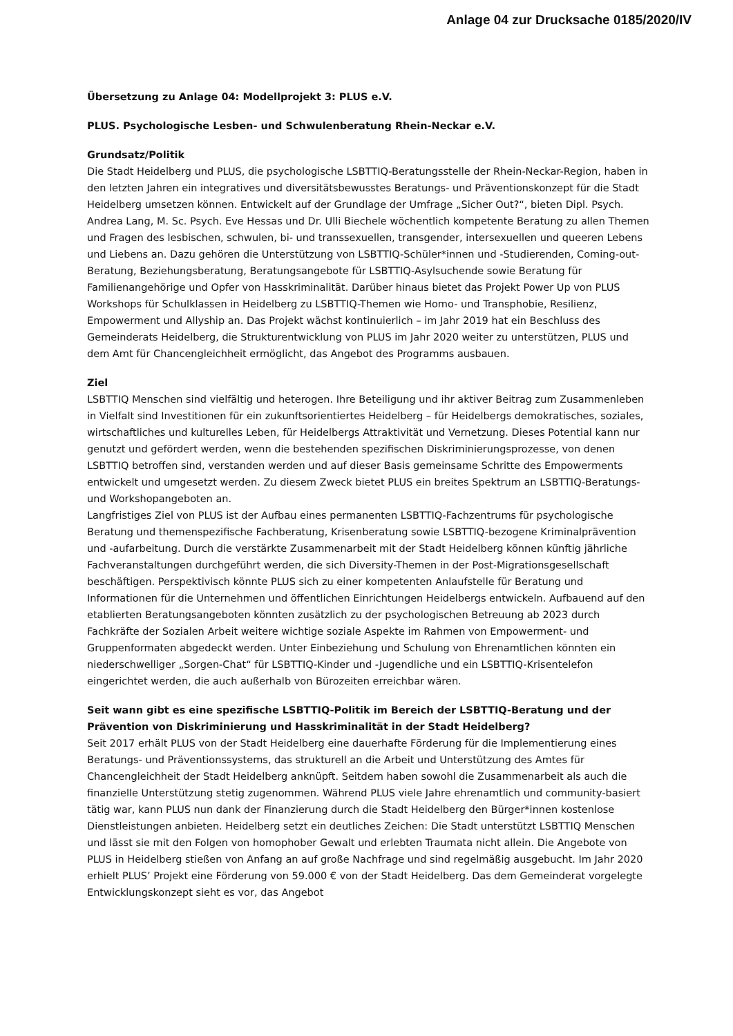Anlage 04 zur Drucksache 0185/2020/IV
Übersetzung zu Anlage 04: Modellprojekt 3: PLUS e.V.
PLUS. Psychologische Lesben- und Schwulenberatung Rhein-Neckar e.V.
Grundsatz/Politik
Die Stadt Heidelberg und PLUS, die psychologische LSBTTIQ-Beratungsstelle der Rhein-Neckar-Region, haben in den letzten Jahren ein integratives und diversitätsbewusstes Beratungs- und Präventionskonzept für die Stadt Heidelberg umsetzen können. Entwickelt auf der Grundlage der Umfrage „Sicher Out?“, bieten Dipl. Psych. Andrea Lang, M. Sc. Psych. Eve Hessas und Dr. Ulli Biechele wöchentlich kompetente Beratung zu allen Themen und Fragen des lesbischen, schwulen, bi- und transsexuellen, transgender, intersexuellen und queeren Lebens und Liebens an. Dazu gehören die Unterstützung von LSBTTIQ-Schüler*innen und -Studierenden, Coming-out-Beratung, Beziehungsberatung, Beratungsangebote für LSBTTIQ-Asylsuchende sowie Beratung für Familienangehörige und Opfer von Hasskriminalität. Darüber hinaus bietet das Projekt Power Up von PLUS Workshops für Schulklassen in Heidelberg zu LSBTTIQ-Themen wie Homo- und Transphobie, Resilienz, Empowerment und Allyship an. Das Projekt wächst kontinuierlich – im Jahr 2019 hat ein Beschluss des Gemeinderats Heidelberg, die Strukturentwicklung von PLUS im Jahr 2020 weiter zu unterstützen, PLUS und dem Amt für Chancengleichheit ermöglicht, das Angebot des Programms ausbauen.
Ziel
LSBTTIQ Menschen sind vielfältig und heterogen. Ihre Beteiligung und ihr aktiver Beitrag zum Zusammenleben in Vielfalt sind Investitionen für ein zukunftsorientiertes Heidelberg – für Heidelbergs demokratisches, soziales, wirtschaftliches und kulturelles Leben, für Heidelbergs Attraktivität und Vernetzung. Dieses Potential kann nur genutzt und gefördert werden, wenn die bestehenden spezifischen Diskriminierungsprozesse, von denen LSBTTIQ betroffen sind, verstanden werden und auf dieser Basis gemeinsame Schritte des Empowerments entwickelt und umgesetzt werden. Zu diesem Zweck bietet PLUS ein breites Spektrum an LSBTTIQ-Beratungs- und Workshopangeboten an.
Langfristiges Ziel von PLUS ist der Aufbau eines permanenten LSBTTIQ-Fachzentrums für psychologische Beratung und themenspezifische Fachberatung, Krisenberatung sowie LSBTTIQ-bezogene Kriminalprävention und -aufarbeitung. Durch die verstärkte Zusammenarbeit mit der Stadt Heidelberg können künftig jährliche Fachveranstaltungen durchgeführt werden, die sich Diversity-Themen in der Post-Migrationsgesellschaft beschäftigen. Perspektivisch könnte PLUS sich zu einer kompetenten Anlaufstelle für Beratung und Informationen für die Unternehmen und öffentlichen Einrichtungen Heidelbergs entwickeln. Aufbauend auf den etablierten Beratungsangeboten könnten zusätzlich zu der psychologischen Betreuung ab 2023 durch Fachkräfte der Sozialen Arbeit weitere wichtige soziale Aspekte im Rahmen von Empowerment- und Gruppenformaten abgedeckt werden. Unter Einbeziehung und Schulung von Ehrenamtlichen könnten ein niederschwelliger „Sorgen-Chat“ für LSBTTIQ-Kinder und -Jugendliche und ein LSBTTIQ-Krisentelefon eingerichtet werden, die auch außerhalb von Bürozeiten erreichbar wären.
Seit wann gibt es eine spezifische LSBTTIQ-Politik im Bereich der LSBTTIQ-Beratung und der Prävention von Diskriminierung und Hasskriminalität in der Stadt Heidelberg?
Seit 2017 erhält PLUS von der Stadt Heidelberg eine dauerhafte Förderung für die Implementierung eines Beratungs- und Präventionssystems, das strukturell an die Arbeit und Unterstützung des Amtes für Chancengleichheit der Stadt Heidelberg anknüpft. Seitdem haben sowohl die Zusammenarbeit als auch die finanzielle Unterstützung stetig zugenommen. Während PLUS viele Jahre ehrenamtlich und community-basiert tätig war, kann PLUS nun dank der Finanzierung durch die Stadt Heidelberg den Bürger*innen kostenlose Dienstleistungen anbieten. Heidelberg setzt ein deutliches Zeichen: Die Stadt unterstützt LSBTTIQ Menschen und lässt sie mit den Folgen von homophober Gewalt und erlebten Traumata nicht allein. Die Angebote von PLUS in Heidelberg stießen von Anfang an auf große Nachfrage und sind regelmäßig ausgebucht. Im Jahr 2020 erhielt PLUS’ Projekt eine Förderung von 59.000 € von der Stadt Heidelberg. Das dem Gemeinderat vorgelegte Entwicklungskonzept sieht es vor, das Angebot